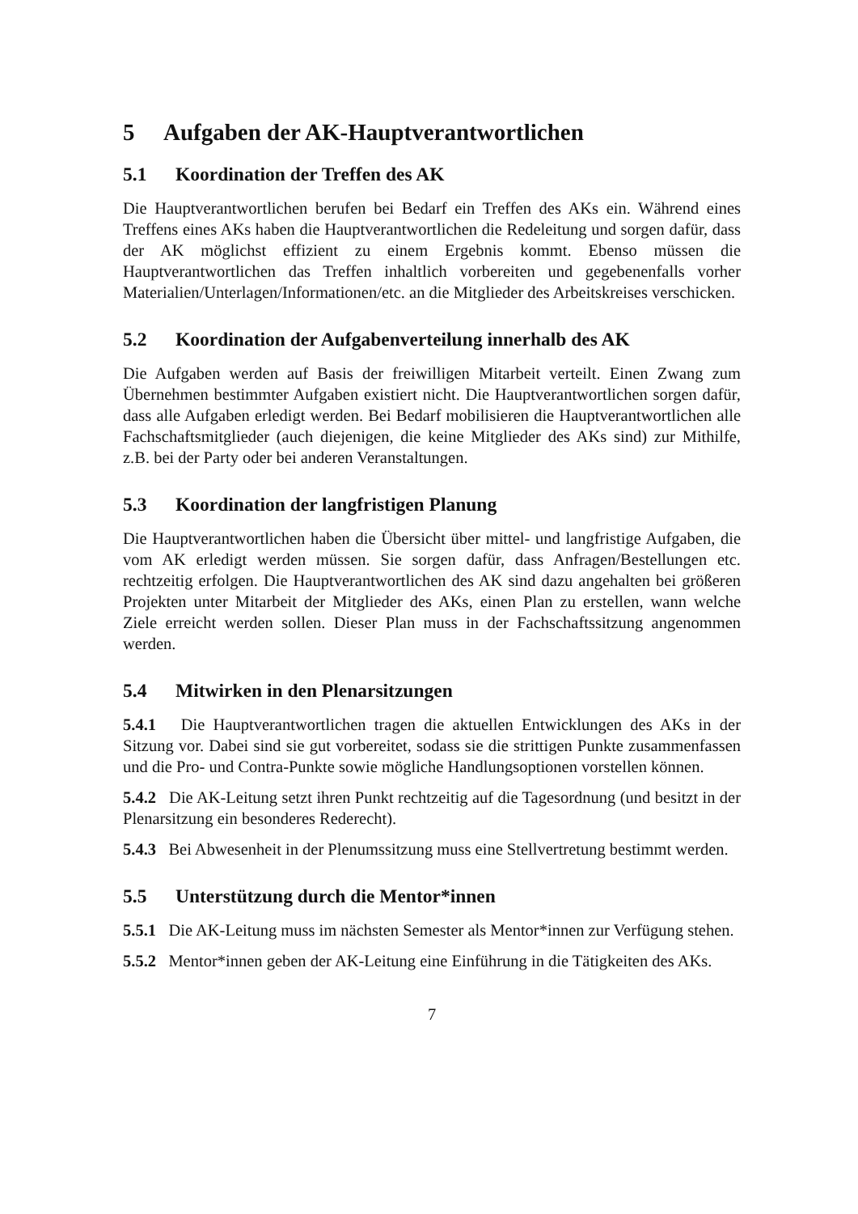5 Aufgaben der AK-Hauptverantwortlichen
5.1 Koordination der Treffen des AK
Die Hauptverantwortlichen berufen bei Bedarf ein Treffen des AKs ein. Während eines Treffens eines AKs haben die Hauptverantwortlichen die Redeleitung und sorgen dafür, dass der AK möglichst effizient zu einem Ergebnis kommt. Ebenso müssen die Hauptverantwortlichen das Treffen inhaltlich vorbereiten und gegebenenfalls vorher Materialien/Unterlagen/Informationen/etc. an die Mitglieder des Arbeitskreises verschicken.
5.2 Koordination der Aufgabenverteilung innerhalb des AK
Die Aufgaben werden auf Basis der freiwilligen Mitarbeit verteilt. Einen Zwang zum Übernehmen bestimmter Aufgaben existiert nicht. Die Hauptverantwortlichen sorgen dafür, dass alle Aufgaben erledigt werden. Bei Bedarf mobilisieren die Hauptverantwortlichen alle Fachschaftsmitglieder (auch diejenigen, die keine Mitglieder des AKs sind) zur Mithilfe, z.B. bei der Party oder bei anderen Veranstaltungen.
5.3 Koordination der langfristigen Planung
Die Hauptverantwortlichen haben die Übersicht über mittel- und langfristige Aufgaben, die vom AK erledigt werden müssen. Sie sorgen dafür, dass Anfragen/Bestellungen etc. rechtzeitig erfolgen. Die Hauptverantwortlichen des AK sind dazu angehalten bei größeren Projekten unter Mitarbeit der Mitglieder des AKs, einen Plan zu erstellen, wann welche Ziele erreicht werden sollen. Dieser Plan muss in der Fachschaftssitzung angenommen werden.
5.4 Mitwirken in den Plenarsitzungen
5.4.1 Die Hauptverantwortlichen tragen die aktuellen Entwicklungen des AKs in der Sitzung vor. Dabei sind sie gut vorbereitet, sodass sie die strittigen Punkte zusammenfassen und die Pro- und Contra-Punkte sowie mögliche Handlungsoptionen vorstellen können.
5.4.2 Die AK-Leitung setzt ihren Punkt rechtzeitig auf die Tagesordnung (und besitzt in der Plenarsitzung ein besonderes Rederecht).
5.4.3 Bei Abwesenheit in der Plenumssitzung muss eine Stellvertretung bestimmt werden.
5.5 Unterstützung durch die Mentor*innen
5.5.1 Die AK-Leitung muss im nächsten Semester als Mentor*innen zur Verfügung stehen.
5.5.2 Mentor*innen geben der AK-Leitung eine Einführung in die Tätigkeiten des AKs.
7